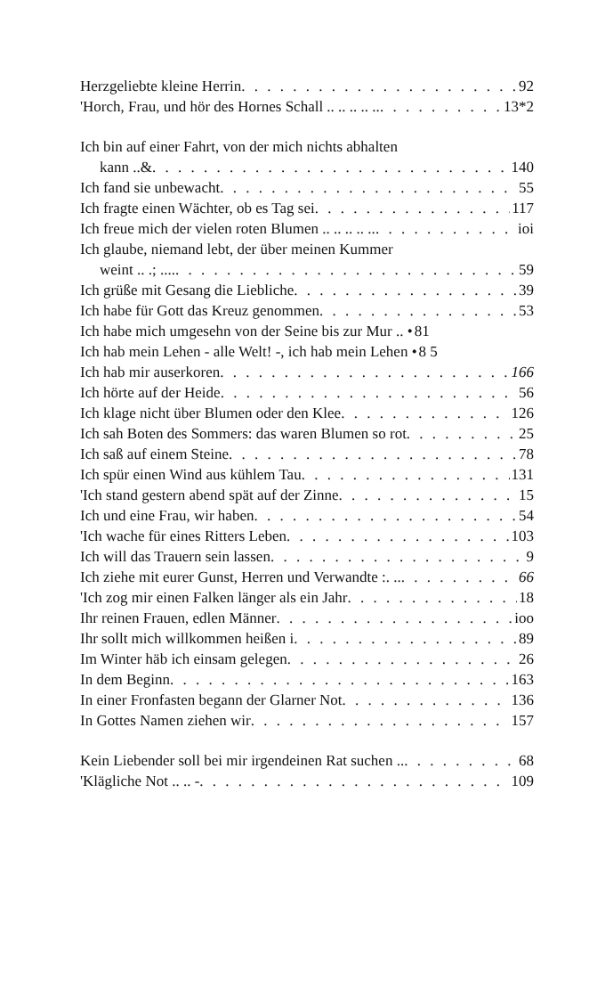Herzgeliebte kleine Herrin 92
'Horch, Frau, und hör des Hornes Schall .. .. .. .. .. 13*2
Ich bin auf einer Fahrt, von der mich nichts abhalten
kann ..& 140
Ich fand sie unbewacht 55
Ich fragte einen Wächter, ob es Tag sei 117
Ich freue mich der vielen roten Blumen .. .. .. .. .. ioi
Ich glaube, niemand lebt, der über meinen Kummer
weint .. .; .... 59
Ich grüße mit Gesang die Liebliche 39
Ich habe für Gott das Kreuz genommen 53
Ich habe mich umgesehn von der Seine bis zur Mur .. • 81
Ich hab mein Lehen - alle Welt! -, ich hab mein Lehen • 8 5
Ich hab mir auserkoren 166
Ich hörte auf der Heide 56
Ich klage nicht über Blumen oder den Klee 126
Ich sah Boten des Sommers: das waren Blumen so rot 25
Ich saß auf einem Steine 78
Ich spür einen Wind aus kühlem Tau 131
'Ich stand gestern abend spät auf der Zinne 15
Ich und eine Frau, wir haben 54
'Ich wache für eines Ritters Leben 103
Ich will das Trauern sein lassen 9
Ich ziehe mit eurer Gunst, Herren und Verwandte :. .. 66
'Ich zog mir einen Falken länger als ein Jahr 18
Ihr reinen Frauen, edlen Männer ioo
Ihr sollt mich willkommen heißen i 89
Im Winter häb ich einsam gelegen 26
In dem Beginn 163
In einer Fronfasten begann der Glarner Not 136
In Gottes Namen ziehen wir 157
Kein Liebender soll bei mir irgendeinen Rat suchen .. 68
'Klägliche Not .. .. - 109